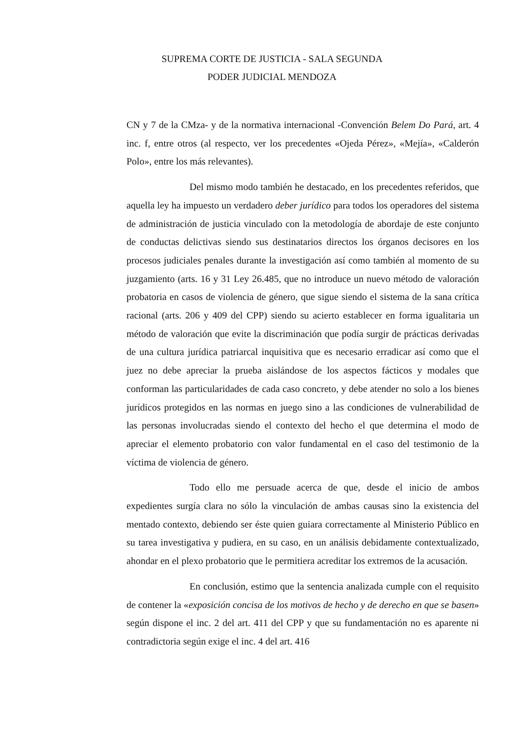SUPREMA CORTE DE JUSTICIA - SALA SEGUNDA
PODER JUDICIAL MENDOZA
CN y 7 de la CMza- y de la normativa internacional -Convención Belem Do Pará, art. 4 inc. f, entre otros (al respecto, ver los precedentes «Ojeda Pérez», «Mejía», «Calderón Polo», entre los más relevantes).
Del mismo modo también he destacado, en los precedentes referidos, que aquella ley ha impuesto un verdadero deber jurídico para todos los operadores del sistema de administración de justicia vinculado con la metodología de abordaje de este conjunto de conductas delictivas siendo sus destinatarios directos los órganos decisores en los procesos judiciales penales durante la investigación así como también al momento de su juzgamiento (arts. 16 y 31 Ley 26.485, que no introduce un nuevo método de valoración probatoria en casos de violencia de género, que sigue siendo el sistema de la sana crítica racional (arts. 206 y 409 del CPP) siendo su acierto establecer en forma igualitaria un método de valoración que evite la discriminación que podía surgir de prácticas derivadas de una cultura jurídica patriarcal inquisitiva que es necesario erradicar así como que el juez no debe apreciar la prueba aislándose de los aspectos fácticos y modales que conforman las particularidades de cada caso concreto, y debe atender no solo a los bienes jurídicos protegidos en las normas en juego sino a las condiciones de vulnerabilidad de las personas involucradas siendo el contexto del hecho el que determina el modo de apreciar el elemento probatorio con valor fundamental en el caso del testimonio de la víctima de violencia de género.
Todo ello me persuade acerca de que, desde el inicio de ambos expedientes surgía clara no sólo la vinculación de ambas causas sino la existencia del mentado contexto, debiendo ser éste quien guiara correctamente al Ministerio Público en su tarea investigativa y pudiera, en su caso, en un análisis debidamente contextualizado, ahondar en el plexo probatorio que le permitiera acreditar los extremos de la acusación.
En conclusión, estimo que la sentencia analizada cumple con el requisito de contener la «exposición concisa de los motivos de hecho y de derecho en que se basen» según dispone el inc. 2 del art. 411 del CPP y que su fundamentación no es aparente ni contradictoria según exige el inc. 4 del art. 416